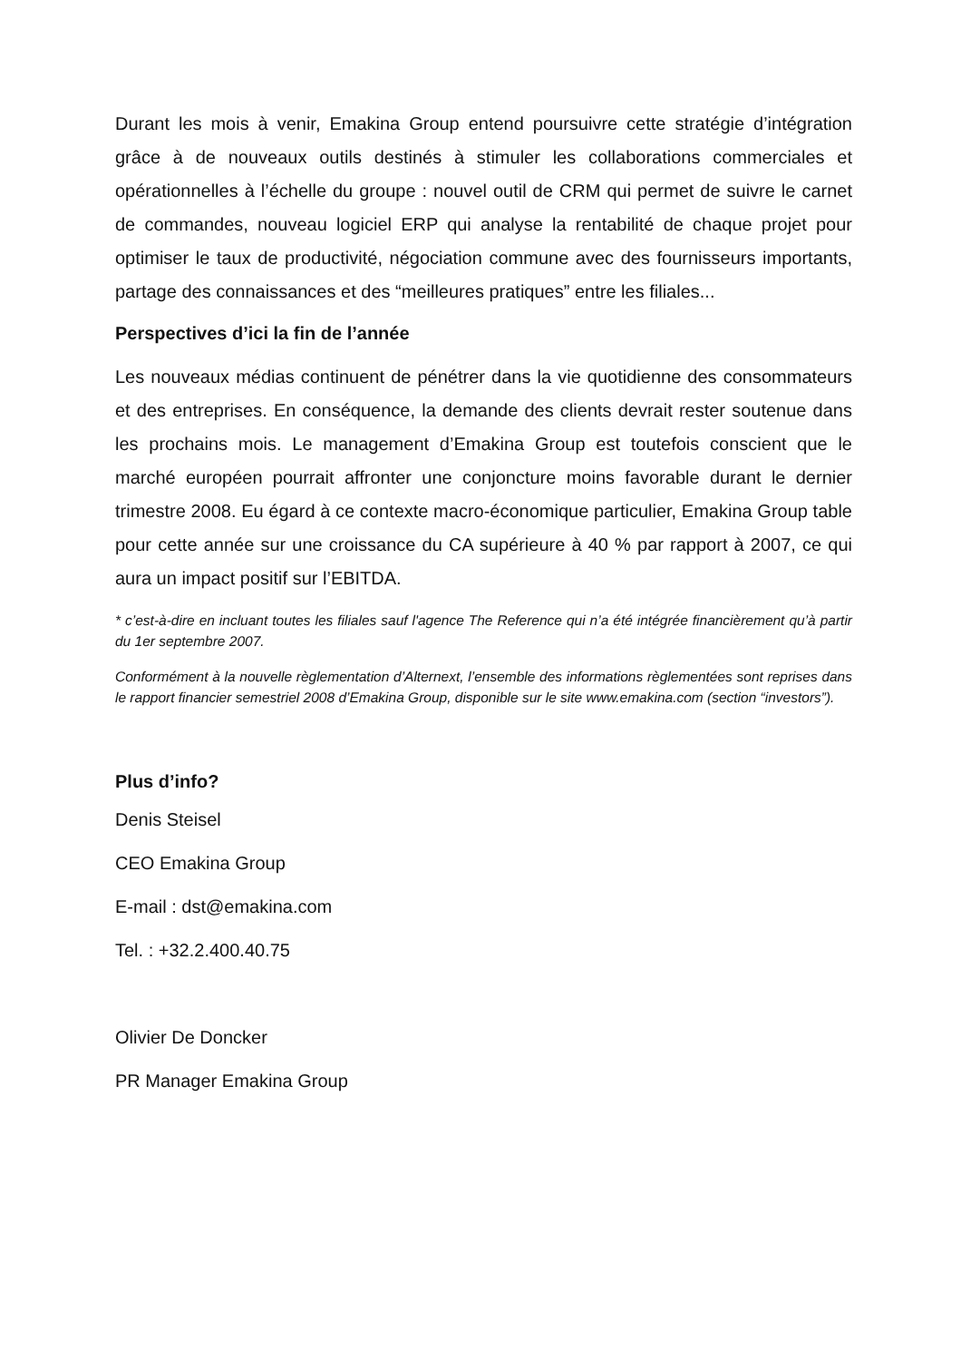Durant les mois à venir, Emakina Group entend poursuivre cette stratégie d’intégration grâce à de nouveaux outils destinés à stimuler les collaborations commerciales et opérationnelles à l’échelle du groupe : nouvel outil de CRM qui permet de suivre le carnet de commandes, nouveau logiciel ERP qui analyse la rentabilité de chaque projet pour optimiser le taux de productivité, négociation commune avec des fournisseurs importants, partage des connaissances et des “meilleures pratiques” entre les filiales...
Perspectives d’ici la fin de l’année
Les nouveaux médias continuent de pénétrer dans la vie quotidienne des consommateurs et des entreprises. En conséquence, la demande des clients devrait rester soutenue dans les prochains mois. Le management d’Emakina Group est toutefois conscient que le marché européen pourrait affronter une conjoncture moins favorable durant le dernier trimestre 2008. Eu égard à ce contexte macro-économique particulier, Emakina Group table pour cette année sur une croissance du CA supérieure à 40 % par rapport à 2007, ce qui aura un impact positif sur l’EBITDA.
* c’est-à-dire en incluant toutes les filiales sauf l'agence The Reference qui n’a été intégrée financièrement qu’à partir du 1er septembre 2007.
Conformément à la nouvelle règlementation d’Alternext, l’ensemble des informations règlementées sont reprises dans le rapport financier semestriel 2008 d’Emakina Group, disponible sur le site www.emakina.com (section “investors”).
Plus d’info?
Denis Steisel
CEO Emakina Group
E-mail : dst@emakina.com
Tel. : +32.2.400.40.75
Olivier De Doncker
PR Manager Emakina Group